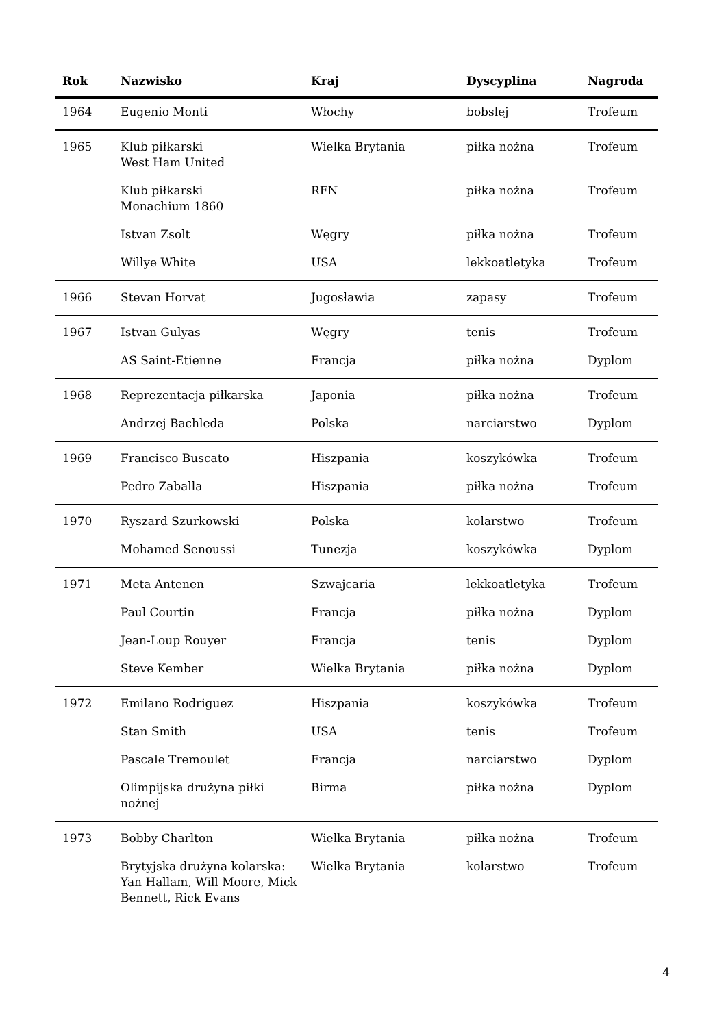| Rok | Nazwisko | Kraj | Dyscyplina | Nagroda |
| --- | --- | --- | --- | --- |
| 1964 | Eugenio Monti | Włochy | bobslej | Trofeum |
| 1965 | Klub piłkarski West Ham United | Wielka Brytania | piłka nożna | Trofeum |
| | Klub piłkarski Monachium 1860 | RFN | piłka nożna | Trofeum |
| | Istvan Zsolt | Węgry | piłka nożna | Trofeum |
| | Willye White | USA | lekkoatletyka | Trofeum |
| 1966 | Stevan Horvat | Jugosławia | zapasy | Trofeum |
| 1967 | Istvan Gulyas | Węgry | tenis | Trofeum |
| | AS Saint-Etienne | Francja | piłka nożna | Dyplom |
| 1968 | Reprezentacja piłkarska | Japonia | piłka nożna | Trofeum |
| | Andrzej Bachleda | Polska | narciarstwo | Dyplom |
| 1969 | Francisco Buscato | Hiszpania | koszykówka | Trofeum |
| | Pedro Zaballa | Hiszpania | piłka nożna | Trofeum |
| 1970 | Ryszard Szurkowski | Polska | kolarstwo | Trofeum |
| | Mohamed Senoussi | Tunezja | koszykówka | Dyplom |
| 1971 | Meta Antenen | Szwajcaria | lekkoatletyka | Trofeum |
| | Paul Courtin | Francja | piłka nożna | Dyplom |
| | Jean-Loup Rouyer | Francja | tenis | Dyplom |
| | Steve Kember | Wielka Brytania | piłka nożna | Dyplom |
| 1972 | Emilano Rodriguez | Hiszpania | koszykówka | Trofeum |
| | Stan Smith | USA | tenis | Trofeum |
| | Pascale Tremoulet | Francja | narciarstwo | Dyplom |
| | Olimpijska drużyna piłki nożnej | Birma | piłka nożna | Dyplom |
| 1973 | Bobby Charlton | Wielka Brytania | piłka nożna | Trofeum |
| | Brytyjska drużyna kolarska: Yan Hallam, Will Moore, Mick Bennett, Rick Evans | Wielka Brytania | kolarstwo | Trofeum |
4